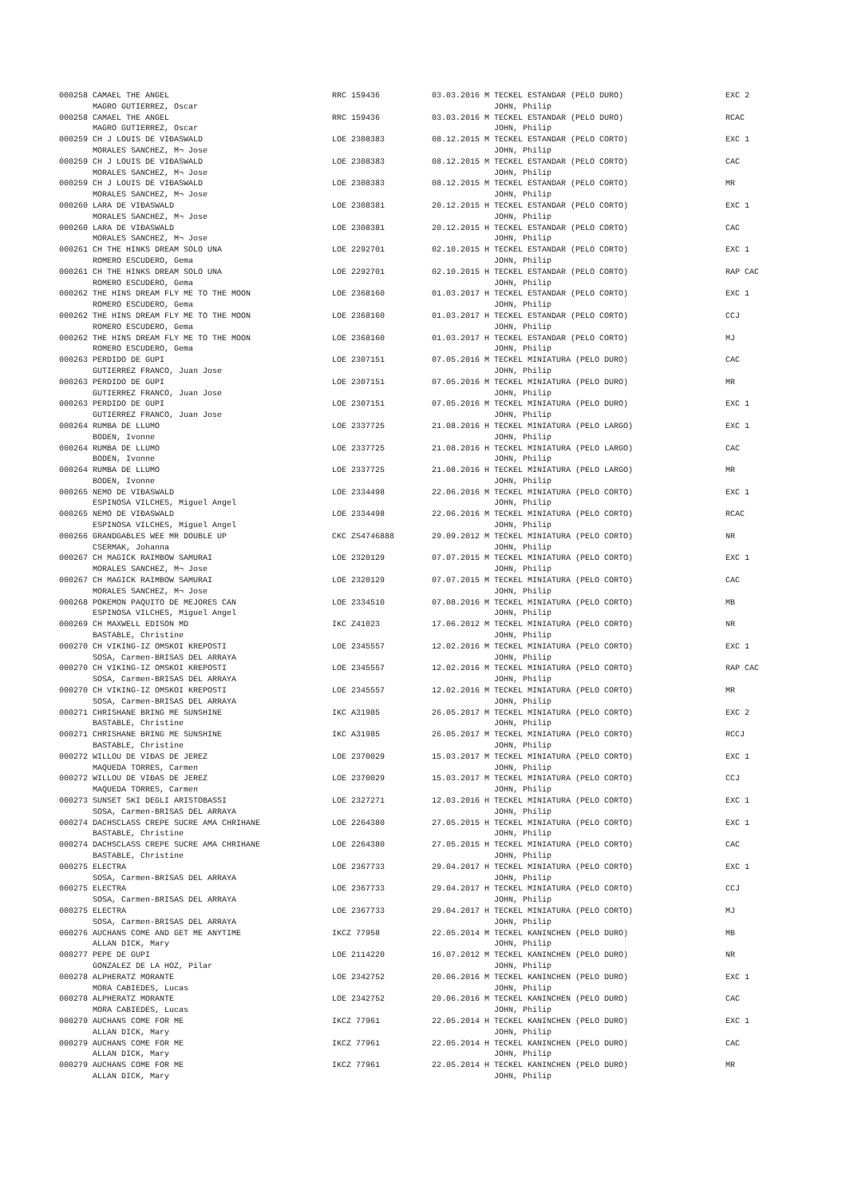| 000258 CAMAEL THE ANGEL MAGRO GUTIERREZ, Oscar | RRC 159436 | 03.03.2016 M TECKEL ESTANDAR (PELO DURO) JOHN, Philip | EXC 2 |
| 000258 CAMAEL THE ANGEL MAGRO GUTIERREZ, Oscar | RRC 159436 | 03.03.2016 M TECKEL ESTANDAR (PELO DURO) JOHN, Philip | RCAC |
| 000259 CH J LOUIS DE VIĐASWALD MORALES SANCHEZ, M¬ Jose | LOE 2308383 | 08.12.2015 M TECKEL ESTANDAR (PELO CORTO) JOHN, Philip | EXC 1 |
| 000259 CH J LOUIS DE VIĐASWALD MORALES SANCHEZ, M¬ Jose | LOE 2308383 | 08.12.2015 M TECKEL ESTANDAR (PELO CORTO) JOHN, Philip | CAC |
| 000259 CH J LOUIS DE VIĐASWALD MORALES SANCHEZ, M¬ Jose | LOE 2308383 | 08.12.2015 M TECKEL ESTANDAR (PELO CORTO) JOHN, Philip | MR |
| 000260 LARA DE VIĐASWALD MORALES SANCHEZ, M¬ Jose | LOE 2308381 | 20.12.2015 H TECKEL ESTANDAR (PELO CORTO) JOHN, Philip | EXC 1 |
| 000260 LARA DE VIĐASWALD MORALES SANCHEZ, M¬ Jose | LOE 2308381 | 20.12.2015 H TECKEL ESTANDAR (PELO CORTO) JOHN, Philip | CAC |
| 000261 CH THE HINKS DREAM SOLO UNA ROMERO ESCUDERO, Gema | LOE 2292701 | 02.10.2015 H TECKEL ESTANDAR (PELO CORTO) JOHN, Philip | EXC 1 |
| 000261 CH THE HINKS DREAM SOLO UNA ROMERO ESCUDERO, Gema | LOE 2292701 | 02.10.2015 H TECKEL ESTANDAR (PELO CORTO) JOHN, Philip | RAP CAC |
| 000262 THE HINS DREAM FLY ME TO THE MOON ROMERO ESCUDERO, Gema | LOE 2368160 | 01.03.2017 H TECKEL ESTANDAR (PELO CORTO) JOHN, Philip | EXC 1 |
| 000262 THE HINS DREAM FLY ME TO THE MOON ROMERO ESCUDERO, Gema | LOE 2368160 | 01.03.2017 H TECKEL ESTANDAR (PELO CORTO) JOHN, Philip | CCJ |
| 000262 THE HINS DREAM FLY ME TO THE MOON ROMERO ESCUDERO, Gema | LOE 2368160 | 01.03.2017 H TECKEL ESTANDAR (PELO CORTO) JOHN, Philip | MJ |
| 000263 PERDIDO DE GUPI GUTIERREZ FRANCO, Juan Jose | LOE 2307151 | 07.05.2016 M TECKEL MINIATURA (PELO DURO) JOHN, Philip | CAC |
| 000263 PERDIDO DE GUPI GUTIERREZ FRANCO, Juan Jose | LOE 2307151 | 07.05.2016 M TECKEL MINIATURA (PELO DURO) JOHN, Philip | MR |
| 000263 PERDIDO DE GUPI GUTIERREZ FRANCO, Juan Jose | LOE 2307151 | 07.05.2016 M TECKEL MINIATURA (PELO DURO) JOHN, Philip | EXC 1 |
| 000264 RUMBA DE LLUMO BODEN, Ivonne | LOE 2337725 | 21.08.2016 H TECKEL MINIATURA (PELO LARGO) JOHN, Philip | EXC 1 |
| 000264 RUMBA DE LLUMO BODEN, Ivonne | LOE 2337725 | 21.08.2016 H TECKEL MINIATURA (PELO LARGO) JOHN, Philip | CAC |
| 000264 RUMBA DE LLUMO BODEN, Ivonne | LOE 2337725 | 21.08.2016 H TECKEL MINIATURA (PELO LARGO) JOHN, Philip | MR |
| 000265 NEMO DE VIĐASWALD ESPINOSA VILCHES, Miguel Angel | LOE 2334498 | 22.06.2016 M TECKEL MINIATURA (PELO CORTO) JOHN, Philip | EXC 1 |
| 000265 NEMO DE VIĐASWALD ESPINOSA VILCHES, Miguel Angel | LOE 2334498 | 22.06.2016 M TECKEL MINIATURA (PELO CORTO) JOHN, Philip | RCAC |
| 000266 GRANDGABLES WEE MR DOUBLE UP CSERMAK, Johanna | CKC ZS4746888 | 29.09.2012 M TECKEL MINIATURA (PELO CORTO) JOHN, Philip | NR |
| 000267 CH MAGICK RAIMBOW SAMURAI MORALES SANCHEZ, M¬ Jose | LOE 2320129 | 07.07.2015 M TECKEL MINIATURA (PELO CORTO) JOHN, Philip | EXC 1 |
| 000267 CH MAGICK RAIMBOW SAMURAI MORALES SANCHEZ, M¬ Jose | LOE 2320129 | 07.07.2015 M TECKEL MINIATURA (PELO CORTO) JOHN, Philip | CAC |
| 000268 POKEMON PAQUITO DE MEJORES CAN ESPINOSA VILCHES, Miguel Angel | LOE 2334510 | 07.08.2016 M TECKEL MINIATURA (PELO CORTO) JOHN, Philip | MB |
| 000269 CH MAXWELL EDISON MD BASTABLE, Christine | IKC Z41023 | 17.06.2012 M TECKEL MINIATURA (PELO CORTO) JOHN, Philip | NR |
| 000270 CH VIKING-IZ OMSKOI KREPOSTI SOSA, Carmen-BRISAS DEL ARRAYA | LOE 2345557 | 12.02.2016 M TECKEL MINIATURA (PELO CORTO) JOHN, Philip | EXC 1 |
| 000270 CH VIKING-IZ OMSKOI KREPOSTI SOSA, Carmen-BRISAS DEL ARRAYA | LOE 2345557 | 12.02.2016 M TECKEL MINIATURA (PELO CORTO) JOHN, Philip | RAP CAC |
| 000270 CH VIKING-IZ OMSKOI KREPOSTI SOSA, Carmen-BRISAS DEL ARRAYA | LOE 2345557 | 12.02.2016 M TECKEL MINIATURA (PELO CORTO) JOHN, Philip | MR |
| 000271 CHRISHANE BRING ME SUNSHINE BASTABLE, Christine | IKC A31985 | 26.05.2017 M TECKEL MINIATURA (PELO CORTO) JOHN, Philip | EXC 2 |
| 000271 CHRISHANE BRING ME SUNSHINE BASTABLE, Christine | IKC A31985 | 26.05.2017 M TECKEL MINIATURA (PELO CORTO) JOHN, Philip | RCCJ |
| 000272 WILLOU DE VIĐAS DE JEREZ MAQUEDA TORRES, Carmen | LOE 2370029 | 15.03.2017 M TECKEL MINIATURA (PELO CORTO) JOHN, Philip | EXC 1 |
| 000272 WILLOU DE VIĐAS DE JEREZ MAQUEDA TORRES, Carmen | LOE 2370029 | 15.03.2017 M TECKEL MINIATURA (PELO CORTO) JOHN, Philip | CCJ |
| 000273 SUNSET SKI DEGLI ARISTOBASSI SOSA, Carmen-BRISAS DEL ARRAYA | LOE 2327271 | 12.03.2016 H TECKEL MINIATURA (PELO CORTO) JOHN, Philip | EXC 1 |
| 000274 DACHSCLASS CREPE SUCRE AMA CHRIHANE BASTABLE, Christine | LOE 2264380 | 27.05.2015 H TECKEL MINIATURA (PELO CORTO) JOHN, Philip | EXC 1 |
| 000274 DACHSCLASS CREPE SUCRE AMA CHRIHANE BASTABLE, Christine | LOE 2264380 | 27.05.2015 H TECKEL MINIATURA (PELO CORTO) JOHN, Philip | CAC |
| 000275 ELECTRA SOSA, Carmen-BRISAS DEL ARRAYA | LOE 2367733 | 29.04.2017 H TECKEL MINIATURA (PELO CORTO) JOHN, Philip | EXC 1 |
| 000275 ELECTRA SOSA, Carmen-BRISAS DEL ARRAYA | LOE 2367733 | 29.04.2017 H TECKEL MINIATURA (PELO CORTO) JOHN, Philip | CCJ |
| 000275 ELECTRA SOSA, Carmen-BRISAS DEL ARRAYA | LOE 2367733 | 29.04.2017 H TECKEL MINIATURA (PELO CORTO) JOHN, Philip | MJ |
| 000276 AUCHANS COME AND GET ME ANYTIME ALLAN DICK, Mary | IKCZ 77958 | 22.05.2014 M TECKEL KANINCHEN (PELO DURO) JOHN, Philip | MB |
| 000277 PEPE DE GUPI GONZALEZ DE LA HOZ, Pilar | LOE 2114220 | 16.07.2012 M TECKEL KANINCHEN (PELO DURO) JOHN, Philip | NR |
| 000278 ALPHERATZ MORANTE MORA CABIEDES, Lucas | LOE 2342752 | 20.06.2016 M TECKEL KANINCHEN (PELO DURO) JOHN, Philip | EXC 1 |
| 000278 ALPHERATZ MORANTE MORA CABIEDES, Lucas | LOE 2342752 | 20.06.2016 M TECKEL KANINCHEN (PELO DURO) JOHN, Philip | CAC |
| 000279 AUCHANS COME FOR ME ALLAN DICK, Mary | IKCZ 77961 | 22.05.2014 H TECKEL KANINCHEN (PELO DURO) JOHN, Philip | EXC 1 |
| 000279 AUCHANS COME FOR ME ALLAN DICK, Mary | IKCZ 77961 | 22.05.2014 H TECKEL KANINCHEN (PELO DURO) JOHN, Philip | CAC |
| 000279 AUCHANS COME FOR ME ALLAN DICK, Mary | IKCZ 77961 | 22.05.2014 H TECKEL KANINCHEN (PELO DURO) JOHN, Philip | MR |